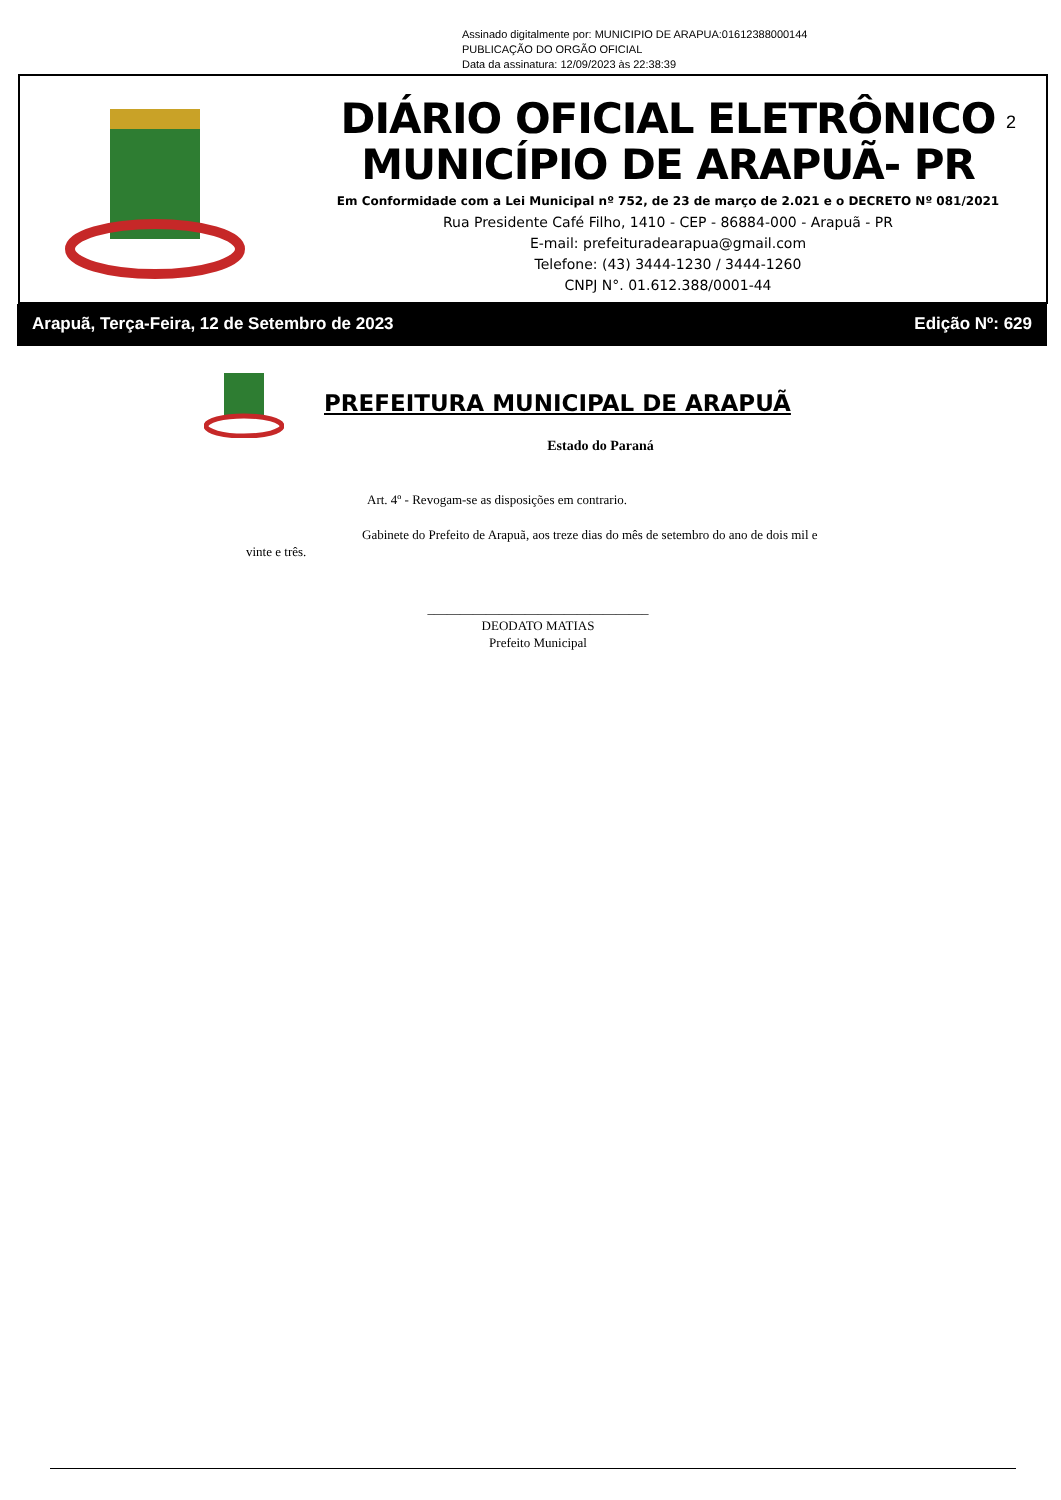Assinado digitalmente por: MUNICIPIO DE ARAPUA:01612388000144
PUBLICAÇÃO DO ORGÃO OFICIAL
Data da assinatura: 12/09/2023 às 22:38:39
DIÁRIO OFICIAL ELETRÔNICO
MUNICÍPIO DE ARAPUÃ- PR
Em Conformidade com a Lei Municipal nº 752, de 23 de março de 2.021 e o DECRETO Nº 081/2021
Rua Presidente Café Filho, 1410 - CEP - 86884-000 - Arapuã - PR
E-mail: prefeituradearapua@gmail.com
Telefone: (43) 3444-1230 / 3444-1260
CNPJ N°. 01.612.388/0001-44
2
Arapuã, Terça-Feira, 12 de Setembro de 2023 Edição Nº: 629
PREFEITURA MUNICIPAL DE ARAPUÃ
Estado do Paraná
Art. 4º - Revogam-se as disposições em contrario.
Gabinete do Prefeito de Arapuã, aos treze dias do mês de setembro do ano de dois mil e vinte e três.
__________________________________
DEODATO MATIAS
Prefeito Municipal